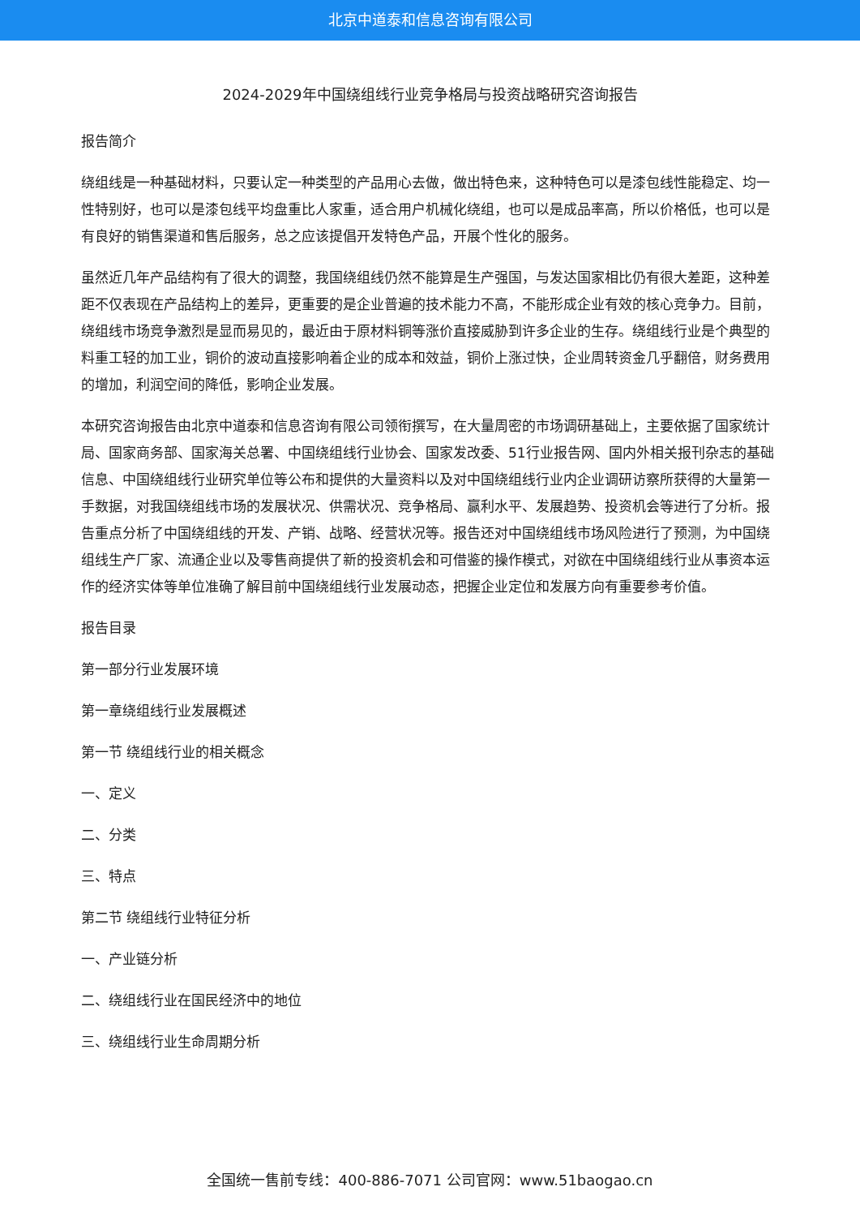北京中道泰和信息咨询有限公司
2024-2029年中国绕组线行业竞争格局与投资战略研究咨询报告
报告简介
绕组线是一种基础材料，只要认定一种类型的产品用心去做，做出特色来，这种特色可以是漆包线性能稳定、均一性特别好，也可以是漆包线平均盘重比人家重，适合用户机械化绕组，也可以是成品率高，所以价格低，也可以是有良好的销售渠道和售后服务，总之应该提倡开发特色产品，开展个性化的服务。
虽然近几年产品结构有了很大的调整，我国绕组线仍然不能算是生产强国，与发达国家相比仍有很大差距，这种差距不仅表现在产品结构上的差异，更重要的是企业普遍的技术能力不高，不能形成企业有效的核心竞争力。目前，绕组线市场竞争激烈是显而易见的，最近由于原材料铜等涨价直接威胁到许多企业的生存。绕组线行业是个典型的料重工轻的加工业，铜价的波动直接影响着企业的成本和效益，铜价上涨过快，企业周转资金几乎翻倍，财务费用的增加，利润空间的降低，影响企业发展。
本研究咨询报告由北京中道泰和信息咨询有限公司领衔撰写，在大量周密的市场调研基础上，主要依据了国家统计局、国家商务部、国家海关总署、中国绕组线行业协会、国家发改委、51行业报告网、国内外相关报刊杂志的基础信息、中国绕组线行业研究单位等公布和提供的大量资料以及对中国绕组线行业内企业调研访察所获得的大量第一手数据，对我国绕组线市场的发展状况、供需状况、竞争格局、赢利水平、发展趋势、投资机会等进行了分析。报告重点分析了中国绕组线的开发、产销、战略、经营状况等。报告还对中国绕组线市场风险进行了预测，为中国绕组线生产厂家、流通企业以及零售商提供了新的投资机会和可借鉴的操作模式，对欲在中国绕组线行业从事资本运作的经济实体等单位准确了解目前中国绕组线行业发展动态，把握企业定位和发展方向有重要参考价值。
报告目录
第一部分行业发展环境
第一章绕组线行业发展概述
第一节 绕组线行业的相关概念
一、定义
二、分类
三、特点
第二节 绕组线行业特征分析
一、产业链分析
二、绕组线行业在国民经济中的地位
三、绕组线行业生命周期分析
全国统一售前专线：400-886-7071 公司官网：www.51baogao.cn